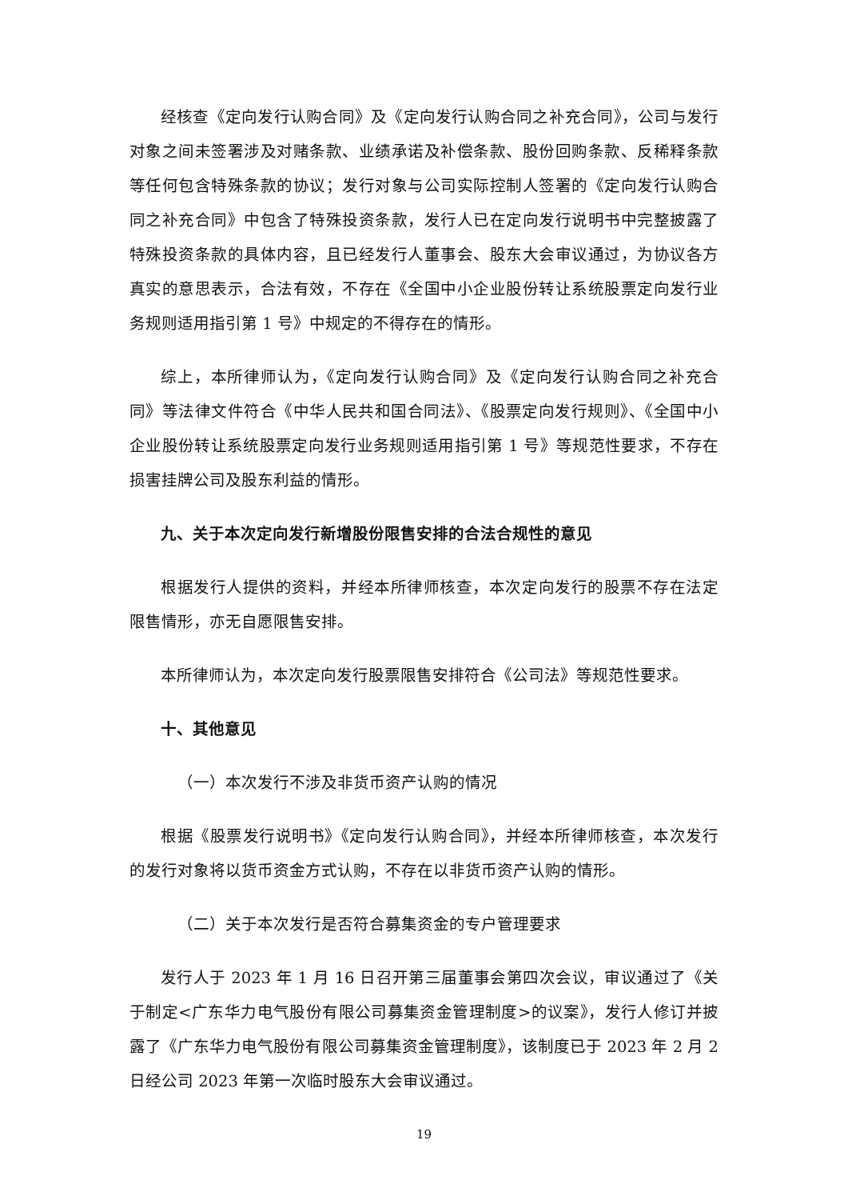经核查《定向发行认购合同》及《定向发行认购合同之补充合同》，公司与发行对象之间未签署涉及对赌条款、业绩承诺及补偿条款、股份回购条款、反稀释条款等任何包含特殊条款的协议；发行对象与公司实际控制人签署的《定向发行认购合同之补充合同》中包含了特殊投资条款，发行人已在定向发行说明书中完整披露了特殊投资条款的具体内容，且已经发行人董事会、股东大会审议通过，为协议各方真实的意思表示，合法有效，不存在《全国中小企业股份转让系统股票定向发行业务规则适用指引第 1 号》中规定的不得存在的情形。
综上，本所律师认为，《定向发行认购合同》及《定向发行认购合同之补充合同》等法律文件符合《中华人民共和国合同法》、《股票定向发行规则》、《全国中小企业股份转让系统股票定向发行业务规则适用指引第 1 号》等规范性要求，不存在损害挂牌公司及股东利益的情形。
九、关于本次定向发行新增股份限售安排的合法合规性的意见
根据发行人提供的资料，并经本所律师核查，本次定向发行的股票不存在法定限售情形，亦无自愿限售安排。
本所律师认为，本次定向发行股票限售安排符合《公司法》等规范性要求。
十、其他意见
（一）本次发行不涉及非货币资产认购的情况
根据《股票发行说明书》《定向发行认购合同》，并经本所律师核查，本次发行的发行对象将以货币资金方式认购，不存在以非货币资产认购的情形。
（二）关于本次发行是否符合募集资金的专户管理要求
发行人于 2023 年 1 月 16 日召开第三届董事会第四次会议，审议通过了《关于制定<广东华力电气股份有限公司募集资金管理制度>的议案》，发行人修订并披露了《广东华力电气股份有限公司募集资金管理制度》，该制度已于 2023 年 2 月 2 日经公司 2023 年第一次临时股东大会审议通过。
19